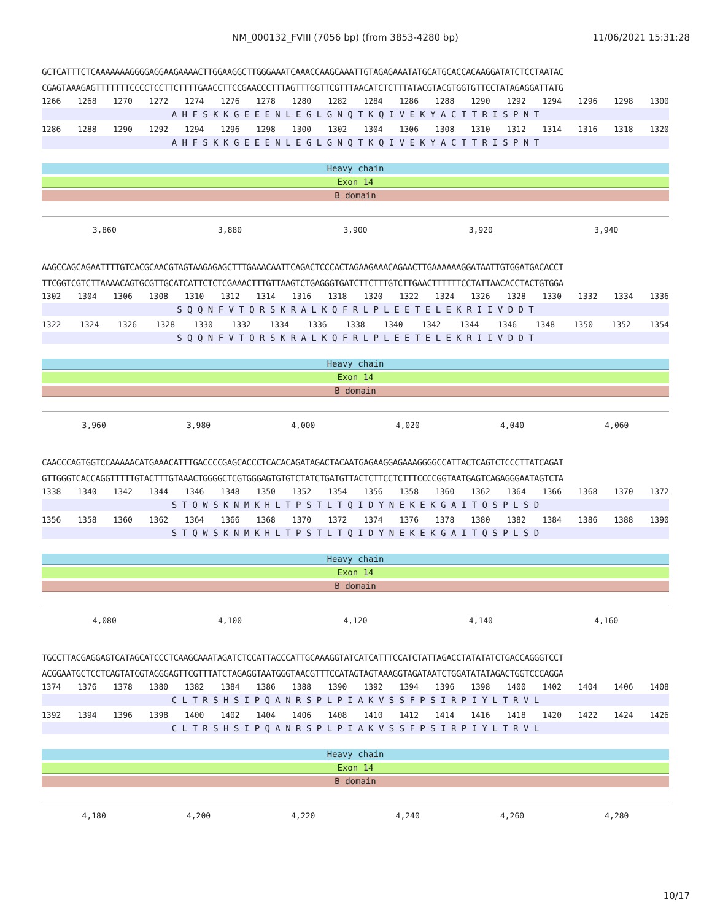NM_000132_FVIII (7056 bp) (from 3853-4280 bp) 11/06/2021 15:31:28
GCTCATTTCTCAAAAAAAGGGGAGGAAGAAAACTTGGAAGGCTTGGGAAATCAAACCAAGCAAATTGTAGAGAAATATGCATGCACCACAAGGATATCTCCTAATAC
CGAGTAAAGAGTTTTTTTCCCCTCCTTCTTTTGAACCTTCCGAACCCTTTAGTTTGGTTCGTTTAACATCTCTTTATACGTACGTGGTGTTCCTATAGAGGATTATG
1266 1268 1270 1272 1274 1276 1278 1280 1282 1284 1286 1288 1290 1292 1294 1296 1298 1300
A H F S K K G E E E N L E G L G N Q T K Q I V E K Y A C T T R I S P N T
1286 1288 1290 1292 1294 1296 1298 1300 1302 1304 1306 1308 1310 1312 1314 1316 1318 1320
A H F S K K G E E E N L E G L G N Q T K Q I V E K Y A C T T R I S P N T
Heavy chain
Exon 14
B domain
3,860 3,880 3,900 3,920 3,940
AAGCCAGCAGAATTTTGTCACGCAACGTAGTAAGAGAGCTTTGAAACAATTCAGACTCCCACTAGAAGAAACAGAACTTGAAAAAAGGATAATTGTGGATGACACCT
TTCGGTCGTCTTAAAACAGTGCGTTGCATCATTCTCTCGAAACTTTGTTAAGTCTGAGGGTGATCTTCTTTGTCTTGAACTTTTTTCCTATTAACACCTACTGTGGA
1302 1304 1306 1308 1310 1312 1314 1316 1318 1320 1322 1324 1326 1328 1330 1332 1334 1336
S Q Q N F V T Q R S K R A L K Q F R L P L E E T E L E K R I I V D D T
1322 1324 1326 1328 1330 1332 1334 1336 1338 1340 1342 1344 1346 1348 1350 1352 1354
S Q Q N F V T Q R S K R A L K Q F R L P L E E T E L E K R I I V D D T
Heavy chain
Exon 14
B domain
3,960 3,980 4,000 4,020 4,040 4,060
CAACCCAGTGGTCCAAAAACATGAAACATTTGACCCCGAGCACCCTCACACAGATAGACTACAATGAGAAGGAGAAAGGGGCCATTACTCAGTCTCCCTTATCAGAT
GTTGGGTCACCAGGTTTTTGTACTTTGTAAACTGGGGCTCGTGGGAGTGTGTCTATCTGATGTTACTCTTCCTCTTTCCCCGGTAATGAGTCAGAGGGAATAGTCTA
1338 1340 1342 1344 1346 1348 1350 1352 1354 1356 1358 1360 1362 1364 1366 1368 1370 1372
S T Q W S K N M K H L T P S T L T Q I D Y N E K E K G A I T Q S P L S D
1356 1358 1360 1362 1364 1366 1368 1370 1372 1374 1376 1378 1380 1382 1384 1386 1388 1390
S T Q W S K N M K H L T P S T L T Q I D Y N E K E K G A I T Q S P L S D
Heavy chain
Exon 14
B domain
4,080 4,100 4,120 4,140 4,160
TGCCTTACGAGGAGTCATAGCATCCCTCAAGCAAATAGATCTCCATTACCCATTGCAAAGGTATCATCATTTCCATCTATTAGACCTATATATCTGACCAGGGTCCT
ACGGAATGCTCCTCAGTATCGTAGGGAGTTCGTTTATCTAGAGGTAATGGGTAACGTTTCCATAGTAGTAAAGGTAGATAATCTGGATATATAGACTGGTCCCAGGA
1374 1376 1378 1380 1382 1384 1386 1388 1390 1392 1394 1396 1398 1400 1402 1404 1406 1408
C L T R S H S I P Q A N R S P L P I A K V S S F P S I R P I Y L T R V L
1392 1394 1396 1398 1400 1402 1404 1406 1408 1410 1412 1414 1416 1418 1420 1422 1424 1426
C L T R S H S I P Q A N R S P L P I A K V S S F P S I R P I Y L T R V L
Heavy chain
Exon 14
B domain
4,180 4,200 4,220 4,240 4,260 4,280
10/17